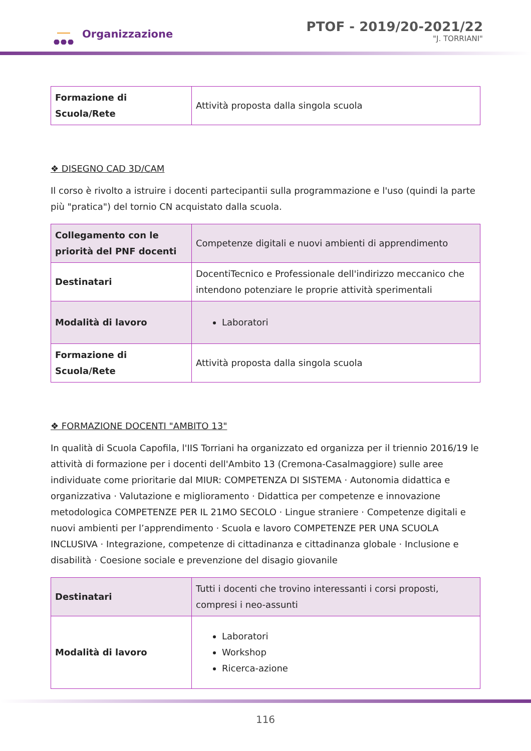Organizzazione
PTOF - 2019/20-2021/22
"J. TORRIANI"
| Formazione di Scuola/Rete | Attività proposta dalla singola scuola |
❖ DISEGNO CAD 3D/CAM
Il corso è rivolto a istruire i docenti partecipantii sulla programmazione e l'uso (quindi la parte più "pratica") del tornio CN acquistato dalla scuola.
| Collegamento con le priorità del PNF docenti | Competenze digitali e nuovi ambienti di apprendimento |
| Destinatari | DocentiTecnico e Professionale dell'indirizzo meccanico che intendono potenziare le proprie attività sperimentali |
| Modalità di lavoro | Laboratori |
| Formazione di Scuola/Rete | Attività proposta dalla singola scuola |
❖ FORMAZIONE DOCENTI "AMBITO 13"
In qualità di Scuola Capofila, l'IIS Torriani ha organizzato ed organizza per il triennio 2016/19 le attività di formazione per i docenti dell'Ambito 13 (Cremona-Casalmaggiore) sulle aree individuate come prioritarie dal MIUR: COMPETENZA DI SISTEMA · Autonomia didattica e organizzativa · Valutazione e miglioramento · Didattica per competenze e innovazione metodologica COMPETENZE PER IL 21MO SECOLO · Lingue straniere · Competenze digitali e nuovi ambienti per l’apprendimento · Scuola e lavoro COMPETENZE PER UNA SCUOLA INCLUSIVA · Integrazione, competenze di cittadinanza e cittadinanza globale · Inclusione e disabilità · Coesione sociale e prevenzione del disagio giovanile
| Destinatari | Tutti i docenti che trovino interessanti i corsi proposti, compresi i neo-assunti |
| Modalità di lavoro | Laboratori Workshop Ricerca-azione |
116